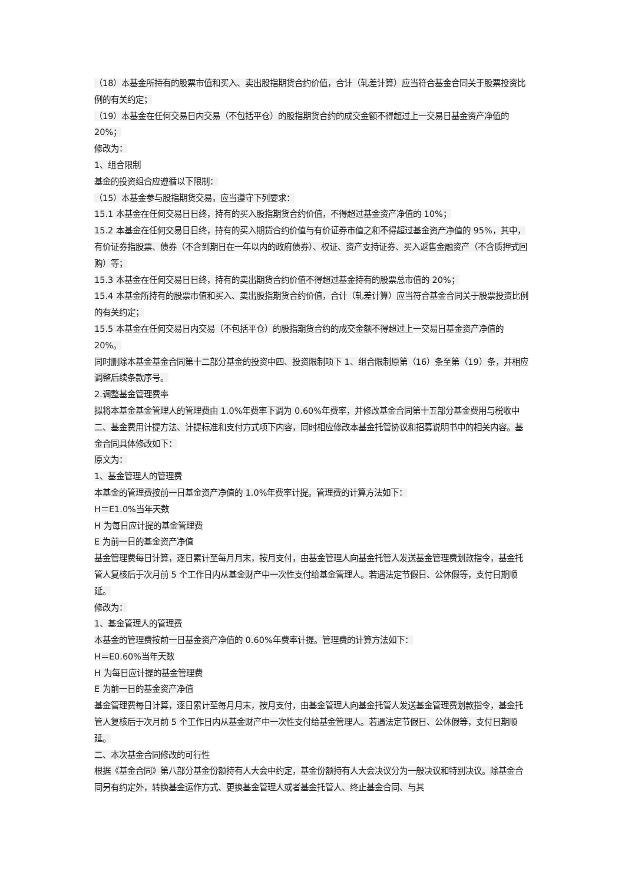（18）本基金所持有的股票市值和买入、卖出股指期货合约价值，合计（轧差计算）应当符合基金合同关于股票投资比例的有关约定；
（19）本基金在任何交易日内交易（不包括平仓）的股指期货合约的成交金额不得超过上一交易日基金资产净值的 20%；
修改为：
1、组合限制
基金的投资组合应遵循以下限制：
（15）本基金参与股指期货交易，应当遵守下列要求：
15.1 本基金在任何交易日日终，持有的买入股指期货合约价值，不得超过基金资产净值的 10%；
15.2 本基金在任何交易日日终，持有的买入期货合约价值与有价证券市值之和不得超过基金资产净值的 95%，其中，有价证券指股票、债券（不含到期日在一年以内的政府债券）、权证、资产支持证券、买入返售金融资产（不含质押式回购）等；
15.3 本基金在任何交易日日终，持有的卖出期货合约价值不得超过基金持有的股票总市值的 20%；
15.4 本基金所持有的股票市值和买入、卖出股指期货合约价值，合计（轧差计算）应当符合基金合同关于股票投资比例的有关约定；
15.5 本基金在任何交易日内交易（不包括平仓）的股指期货合约的成交金额不得超过上一交易日基金资产净值的 20%。
同时删除本基金基金合同第十二部分基金的投资中四、投资限制项下 1、组合限制原第（16）条至第（19）条，并相应调整后续条款序号。
2.调整基金管理费率
拟将本基金基金管理人的管理费由 1.0%年费率下调为 0.60%年费率，并修改基金合同第十五部分基金费用与税收中二、基金费用计提方法、计提标准和支付方式项下内容，同时相应修改本基金托管协议和招募说明书中的相关内容。基金合同具体修改如下：
原文为：
1、基金管理人的管理费
本基金的管理费按前一日基金资产净值的 1.0%年费率计提。管理费的计算方法如下：
H＝E1.0%当年天数
H 为每日应计提的基金管理费
E 为前一日的基金资产净值
基金管理费每日计算，逐日累计至每月月末，按月支付，由基金管理人向基金托管人发送基金管理费划款指令，基金托管人复核后于次月前 5 个工作日内从基金财产中一次性支付给基金管理人。若遇法定节假日、公休假等，支付日期顺延。
修改为：
1、基金管理人的管理费
本基金的管理费按前一日基金资产净值的 0.60%年费率计提。管理费的计算方法如下：
H＝E0.60%当年天数
H 为每日应计提的基金管理费
E 为前一日的基金资产净值
基金管理费每日计算，逐日累计至每月月末，按月支付，由基金管理人向基金托管人发送基金管理费划款指令，基金托管人复核后于次月前 5 个工作日内从基金财产中一次性支付给基金管理人。若遇法定节假日、公休假等，支付日期顺延。
二、本次基金合同修改的可行性
根据《基金合同》第八部分基金份额持有人大会中约定，基金份额持有人大会决议分为一般决议和特别决议。除基金合同另有约定外，转换基金运作方式、更换基金管理人或者基金托管人、终止基金合同、与其